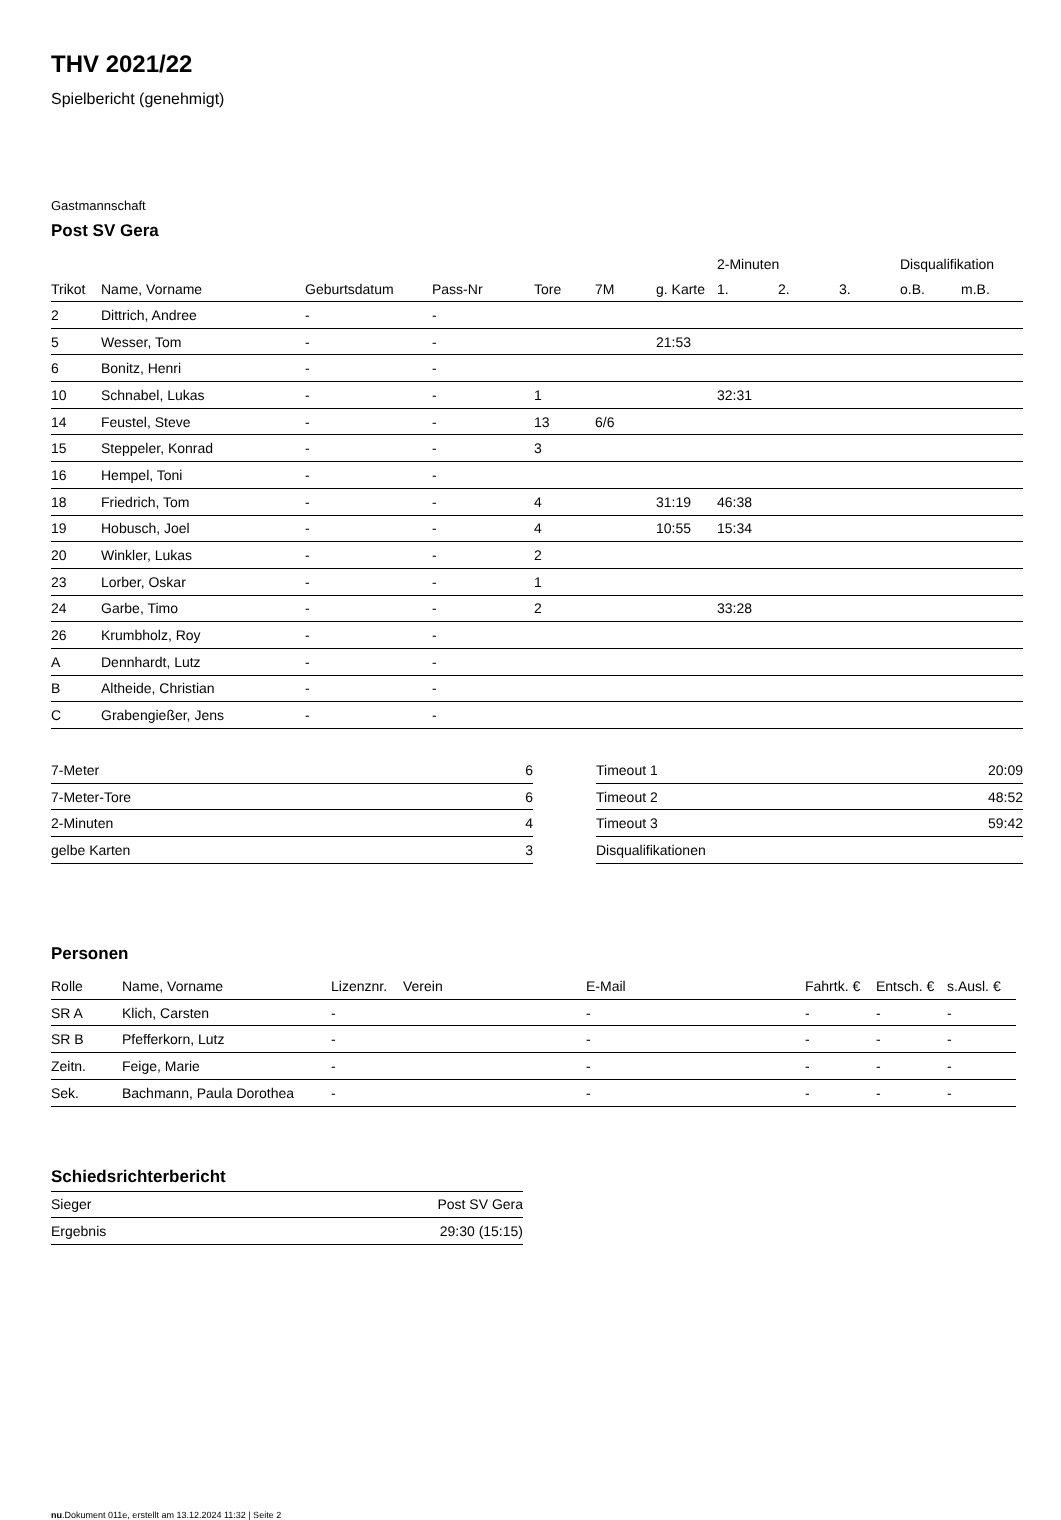THV 2021/22
Spielbericht (genehmigt)
Gastmannschaft
Post SV Gera
| | | | | | | | 2-Minuten | | | Disqualifikation | |
| --- | --- | --- | --- | --- | --- | --- | --- | --- | --- | --- | --- |
| Trikot | Name, Vorname | Geburtsdatum | Pass-Nr | Tore | 7M | g. Karte | 1. | 2. | 3. | o.B. | m.B. |
| 2 | Dittrich, Andree | - | - | | | | | | | | |
| 5 | Wesser, Tom | - | - | | | 21:53 | | | | | |
| 6 | Bonitz, Henri | - | - | | | | | | | | |
| 10 | Schnabel, Lukas | - | - | 1 | | | 32:31 | | | | |
| 14 | Feustel, Steve | - | - | 13 | 6/6 | | | | | | |
| 15 | Steppeler, Konrad | - | - | 3 | | | | | | | |
| 16 | Hempel, Toni | - | - | | | | | | | | |
| 18 | Friedrich, Tom | - | - | 4 | | 31:19 | 46:38 | | | | |
| 19 | Hobusch, Joel | - | - | 4 | | 10:55 | 15:34 | | | | |
| 20 | Winkler, Lukas | - | - | 2 | | | | | | | |
| 23 | Lorber, Oskar | - | - | 1 | | | | | | | |
| 24 | Garbe, Timo | - | - | 2 | | | 33:28 | | | | |
| 26 | Krumbholz, Roy | - | - | | | | | | | | |
| A | Dennhardt, Lutz | - | - | | | | | | | | |
| B | Altheide, Christian | - | - | | | | | | | | |
| C | Grabengießer, Jens | - | - | | | | | | | | |
| 7-Meter | 6 |
| 7-Meter-Tore | 6 |
| 2-Minuten | 4 |
| gelbe Karten | 3 |
| Timeout 1 | 20:09 |
| Timeout 2 | 48:52 |
| Timeout 3 | 59:42 |
| Disqualifikationen | |
Personen
| Rolle | Name, Vorname | Lizenznr. | Verein | E-Mail | Fahrtk. € | Entsch. € | s.Ausl. € |
| --- | --- | --- | --- | --- | --- | --- | --- |
| SR A | Klich, Carsten | - | | - | - | - | - |
| SR B | Pfefferkorn, Lutz | - | | - | - | - | - |
| Zeitn. | Feige, Marie | - | | - | - | - | - |
| Sek. | Bachmann, Paula Dorothea | - | | - | - | - | - |
Schiedsrichterbericht
| Sieger | Post SV Gera |
| Ergebnis | 29:30 (15:15) |
nu.Dokument 011e, erstellt am 13.12.2024 11:32 | Seite 2